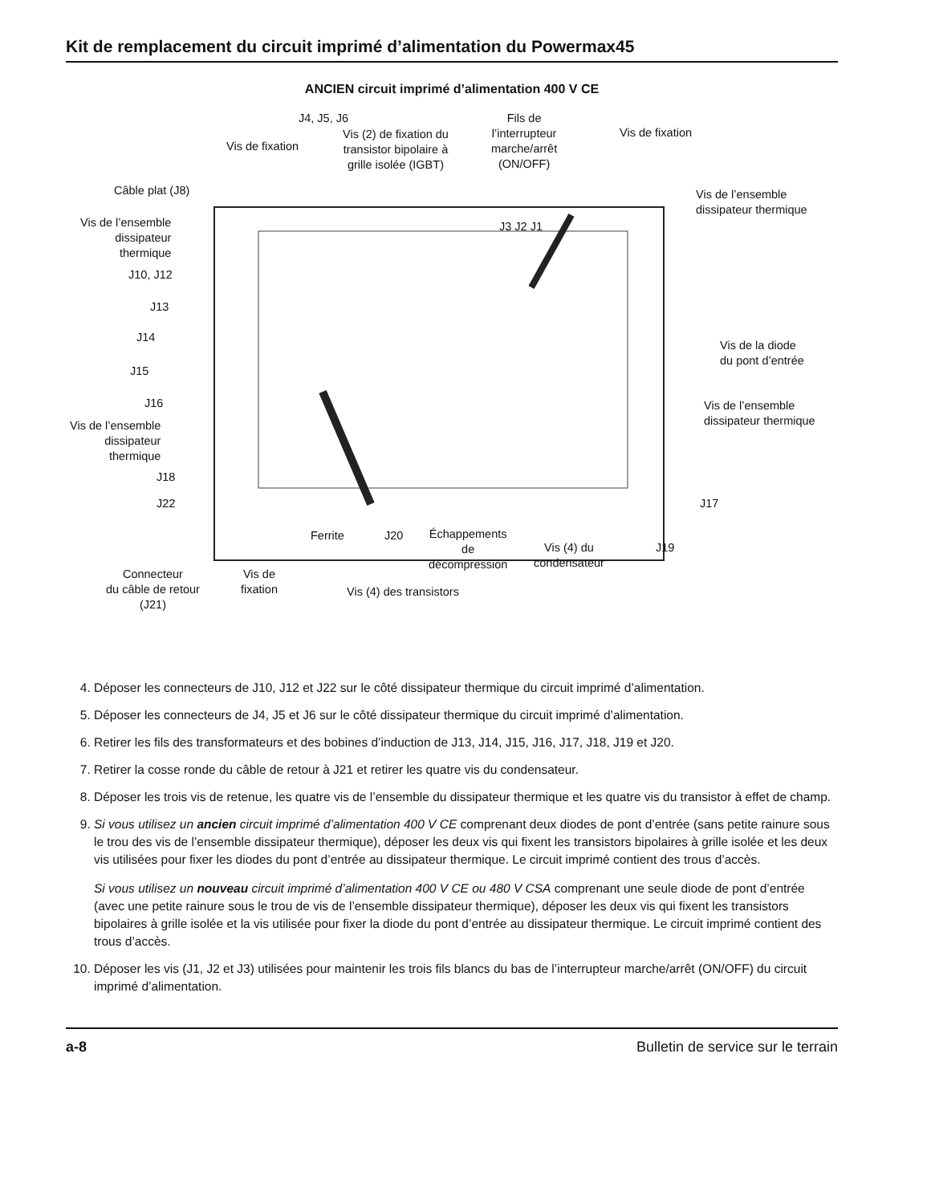Kit de remplacement du circuit imprimé d’alimentation du Powermax45
ANCIEN circuit imprimé d’alimentation 400 V CE
J4, J5, J6
Vis de fixation
Vis (2) de fixation du
transistor bipolaire à
grille isolée (IGBT)
Fils de
l’interrupteur
marche/arrêt
(ON/OFF)
Vis de fixation
Câble plat (J8) Vis de l’ensemble
dissipateur thermique
Vis de l’ensemble
dissipateur
thermique
J10, J12
J3 J2 J1
J13
J14
J15
J16
Vis de la diode
du pont d’entrée
Vis de l’ensemble
dissipateur thermique Vis de l’ensemble
dissipateur
thermique
J18
J22 J17
Ferrite J20 Échappements
de
décompression
Vis (4) du
condensateur
J19
Connecteur
du câble de retour
(J21)
Vis de
fixation Vis (4) des transistors
4. Déposer les connecteurs de J10, J12 et J22 sur le côté dissipateur thermique du circuit imprimé d’alimentation.
5. Déposer les connecteurs de J4, J5 et J6 sur le côté dissipateur thermique du circuit imprimé d’alimentation.
6. Retirer les fils des transformateurs et des bobines d’induction de J13, J14, J15, J16, J17, J18, J19 et J20.
7. Retirer la cosse ronde du câble de retour à J21 et retirer les quatre vis du condensateur.
8. Déposer les trois vis de retenue, les quatre vis de l’ensemble du dissipateur thermique et les quatre vis du transistor à effet de champ.
9. Si vous utilisez un ancien circuit imprimé d’alimentation 400 V CE comprenant deux diodes de pont d’entrée (sans petite rainure sous le trou des vis de l’ensemble dissipateur thermique), déposer les deux vis qui fixent les transistors bipolaires à grille isolée et les deux vis utilisées pour fixer les diodes du pont d’entrée au dissipateur thermique. Le circuit imprimé contient des trous d’accès.
Si vous utilisez un nouveau circuit imprimé d’alimentation 400 V CE ou 480 V CSA comprenant une seule diode de pont d’entrée (avec une petite rainure sous le trou de vis de l’ensemble dissipateur thermique), déposer les deux vis qui fixent les transistors bipolaires à grille isolée et la vis utilisée pour fixer la diode du pont d’entrée au dissipateur thermique. Le circuit imprimé contient des trous d’accès.
10. Déposer les vis (J1, J2 et J3) utilisées pour maintenir les trois fils blancs du bas de l’interrupteur marche/arrêt (ON/OFF) du circuit imprimé d’alimentation.
a-8 Bulletin de service sur le terrain